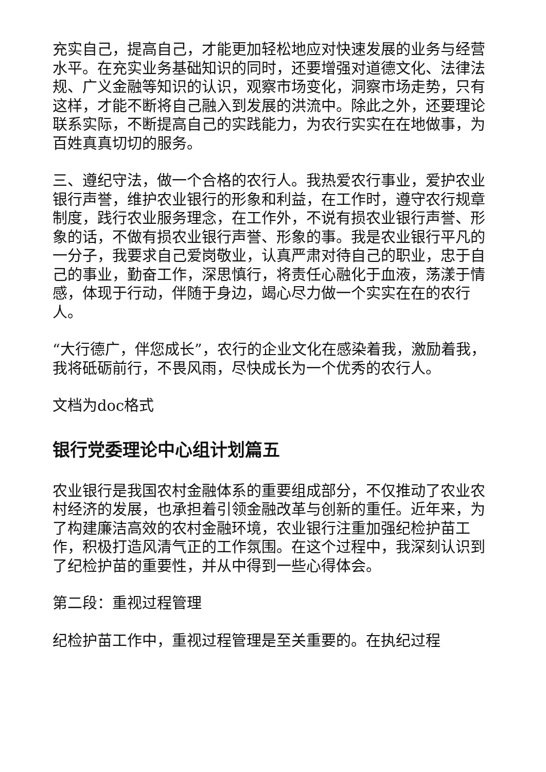充实自己，提高自己，才能更加轻松地应对快速发展的业务与经营水平。在充实业务基础知识的同时，还要增强对道德文化、法律法规、广义金融等知识的认识，观察市场变化，洞察市场走势，只有这样，才能不断将自己融入到发展的洪流中。除此之外，还要理论联系实际，不断提高自己的实践能力，为农行实实在在地做事，为百姓真真切切的服务。
三、遵纪守法，做一个合格的农行人。我热爱农行事业，爱护农业银行声誉，维护农业银行的形象和利益，在工作时，遵守农行规章制度，践行农业服务理念，在工作外，不说有损农业银行声誉、形象的话，不做有损农业银行声誉、形象的事。我是农业银行平凡的一分子，我要求自己爱岗敬业，认真严肃对待自己的职业，忠于自己的事业，勤奋工作，深思慎行，将责任心融化于血液，荡漾于情感，体现于行动，伴随于身边，竭心尽力做一个实实在在的农行人。
“大行德广，伴您成长”，农行的企业文化在感染着我，激励着我，我将砥砺前行，不畏风雨，尽快成长为一个优秀的农行人。
文档为doc格式
银行党委理论中心组计划篇五
农业银行是我国农村金融体系的重要组成部分，不仅推动了农业农村经济的发展，也承担着引领金融改革与创新的重任。近年来，为了构建廉洁高效的农村金融环境，农业银行注重加强纪检护苗工作，积极打造风清气正的工作氛围。在这个过程中，我深刻认识到了纪检护苗的重要性，并从中得到一些心得体会。
第二段：重视过程管理
纪检护苗工作中，重视过程管理是至关重要的。在执纪过程